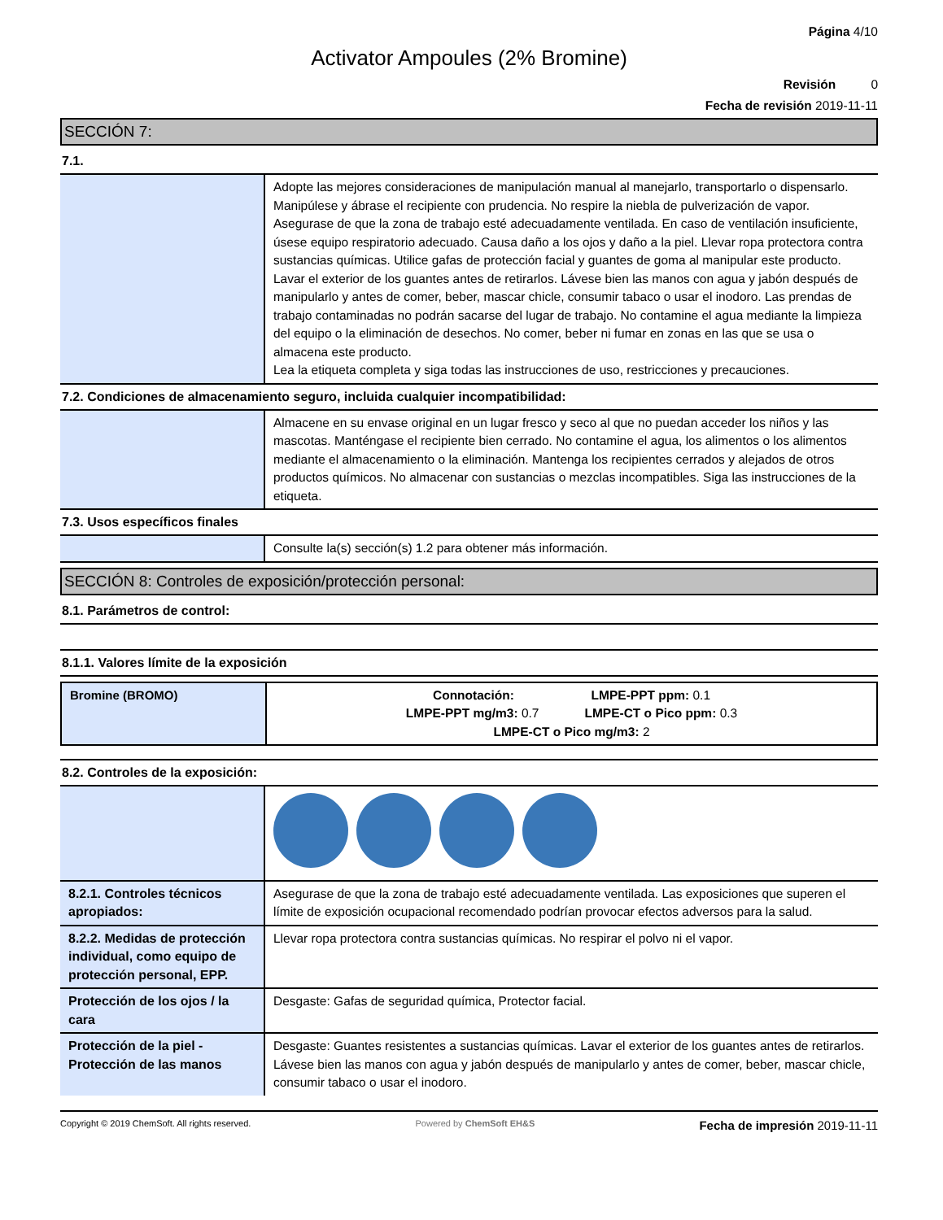Página 4/10
Activator Ampoules (2% Bromine)
Revisión 0
Fecha de revisión 2019-11-11
SECCIÓN 7:
7.1.
| | Adopte las mejores consideraciones de manipulación manual al manejarlo, transportarlo o dispensarlo. Manipúlese y ábrase el recipiente con prudencia. No respire la niebla de pulverización de vapor. Asegurase de que la zona de trabajo esté adecuadamente ventilada. En caso de ventilación insuficiente, úsese equipo respiratorio adecuado. Causa daño a los ojos y daño a la piel. Llevar ropa protectora contra sustancias químicas. Utilice gafas de protección facial y guantes de goma al manipular este producto. Lavar el exterior de los guantes antes de retirarlos. Lávese bien las manos con agua y jabón después de manipularlo y antes de comer, beber, mascar chicle, consumir tabaco o usar el inodoro. Las prendas de trabajo contaminadas no podrán sacarse del lugar de trabajo. No contamine el agua mediante la limpieza del equipo o la eliminación de desechos. No comer, beber ni fumar en zonas en las que se usa o almacena este producto. Lea la etiqueta completa y siga todas las instrucciones de uso, restricciones y precauciones. |
7.2. Condiciones de almacenamiento seguro, incluida cualquier incompatibilidad:
| | Almacene en su envase original en un lugar fresco y seco al que no puedan acceder los niños y las mascotas. Manténgase el recipiente bien cerrado. No contamine el agua, los alimentos o los alimentos mediante el almacenamiento o la eliminación. Mantenga los recipientes cerrados y alejados de otros productos químicos. No almacenar con sustancias o mezclas incompatibles. Siga las instrucciones de la etiqueta. |
7.3. Usos específicos finales
| | Consulte la(s) sección(s) 1.2 para obtener más información. |
SECCIÓN 8: Controles de exposición/protección personal:
8.1. Parámetros de control:
8.1.1. Valores límite de la exposición
| Bromine (BROMO) | Connotación: LMPE-PPT ppm: 0.1 LMPE-PPT mg/m3: 0.7 LMPE-CT o Pico ppm: 0.3 LMPE-CT o Pico mg/m3: 2 |
8.2. Controles de la exposición:
| 8.2.1. Controles técnicos apropiados: | Asegurase de que la zona de trabajo esté adecuadamente ventilada. Las exposiciones que superen el límite de exposición ocupacional recomendado podrían provocar efectos adversos para la salud. |
| 8.2.2. Medidas de protección individual, como equipo de protección personal, EPP. | Llevar ropa protectora contra sustancias químicas. No respirar el polvo ni el vapor. |
| Protección de los ojos / la cara | Desgaste: Gafas de seguridad química, Protector facial. |
| Protección de la piel - Protección de las manos | Desgaste: Guantes resistentes a sustancias químicas. Lavar el exterior de los guantes antes de retirarlos. Lávese bien las manos con agua y jabón después de manipularlo y antes de comer, beber, mascar chicle, consumir tabaco o usar el inodoro. |
Copyright © 2019 ChemSoft. All rights reserved. Powered by ChemSoft EH&S Fecha de impresión 2019-11-11